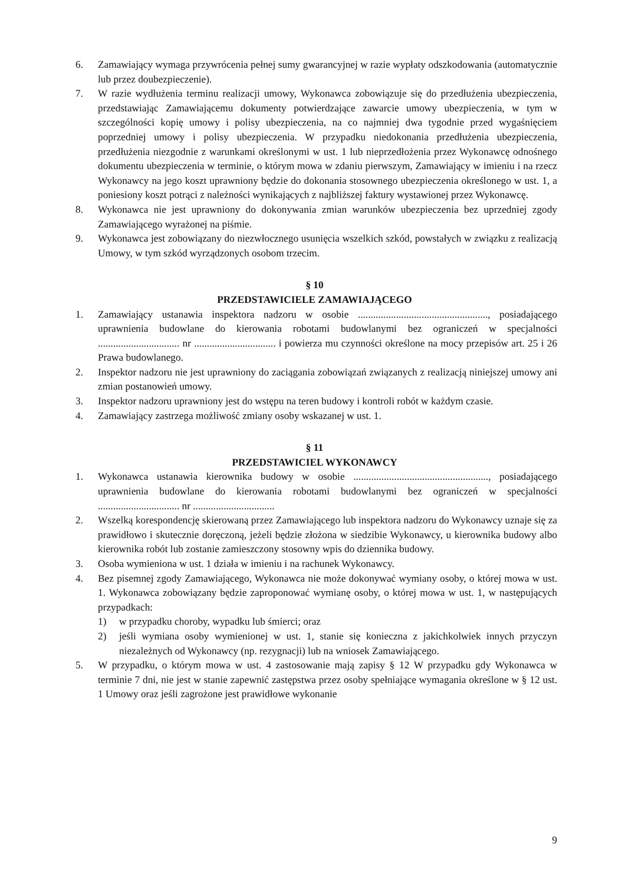6. Zamawiający wymaga przywrócenia pełnej sumy gwarancyjnej w razie wypłaty odszkodowania (automatycznie lub przez doubezpieczenie).
7. W razie wydłużenia terminu realizacji umowy, Wykonawca zobowiązuje się do przedłużenia ubezpieczenia, przedstawiając Zamawiającemu dokumenty potwierdzające zawarcie umowy ubezpieczenia, w tym w szczególności kopię umowy i polisy ubezpieczenia, na co najmniej dwa tygodnie przed wygaśnięciem poprzedniej umowy i polisy ubezpieczenia. W przypadku niedokonania przedłużenia ubezpieczenia, przedłużenia niezgodnie z warunkami określonymi w ust. 1 lub nieprzedłożenia przez Wykonawcę odnośnego dokumentu ubezpieczenia w terminie, o którym mowa w zdaniu pierwszym, Zamawiający w imieniu i na rzecz Wykonawcy na jego koszt uprawniony będzie do dokonania stosownego ubezpieczenia określonego w ust. 1, a poniesiony koszt potrąci z należności wynikających z najbliższej faktury wystawionej przez Wykonawcę.
8. Wykonawca nie jest uprawniony do dokonywania zmian warunków ubezpieczenia bez uprzedniej zgody Zamawiającego wyrażonej na piśmie.
9. Wykonawca jest zobowiązany do niezwłocznego usunięcia wszelkich szkód, powstałych w związku z realizacją Umowy, w tym szkód wyrządzonych osobom trzecim.
§ 10
PRZEDSTAWICIELE ZAMAWIAJĄCEGO
1. Zamawiający ustanawia inspektora nadzoru w osobie ..................................................., posiadającego uprawnienia budowlane do kierowania robotami budowlanymi bez ograniczeń w specjalności ................................ nr ................................ i powierza mu czynności określone na mocy przepisów art. 25 i 26 Prawa budowlanego.
2. Inspektor nadzoru nie jest uprawniony do zaciągania zobowiązań związanych z realizacją niniejszej umowy ani zmian postanowień umowy.
3. Inspektor nadzoru uprawniony jest do wstępu na teren budowy i kontroli robót w każdym czasie.
4. Zamawiający zastrzega możliwość zmiany osoby wskazanej w ust. 1.
§ 11
PRZEDSTAWICIEL WYKONAWCY
1. Wykonawca ustanawia kierownika budowy w osobie ....................................................., posiadającego uprawnienia budowlane do kierowania robotami budowlanymi bez ograniczeń w specjalności ................................ nr ................................
2. Wszelką korespondencję skierowaną przez Zamawiającego lub inspektora nadzoru do Wykonawcy uznaje się za prawidłowo i skutecznie doręczoną, jeżeli będzie złożona w siedzibie Wykonawcy, u kierownika budowy albo kierownika robót lub zostanie zamieszczony stosowny wpis do dziennika budowy.
3. Osoba wymieniona w ust. 1 działa w imieniu i na rachunek Wykonawcy.
4. Bez pisemnej zgody Zamawiającego, Wykonawca nie może dokonywać wymiany osoby, o której mowa w ust. 1. Wykonawca zobowiązany będzie zaproponować wymianę osoby, o której mowa w ust. 1, w następujących przypadkach:
1) w przypadku choroby, wypadku lub śmierci; oraz
2) jeśli wymiana osoby wymienionej w ust. 1, stanie się konieczna z jakichkolwiek innych przyczyn niezależnych od Wykonawcy (np. rezygnacji) lub na wniosek Zamawiającego.
5. W przypadku, o którym mowa w ust. 4 zastosowanie mają zapisy § 12 W przypadku gdy Wykonawca w terminie 7 dni, nie jest w stanie zapewnić zastępstwa przez osoby spełniające wymagania określone w § 12 ust. 1 Umowy oraz jeśli zagrożone jest prawidłowe wykonanie
9